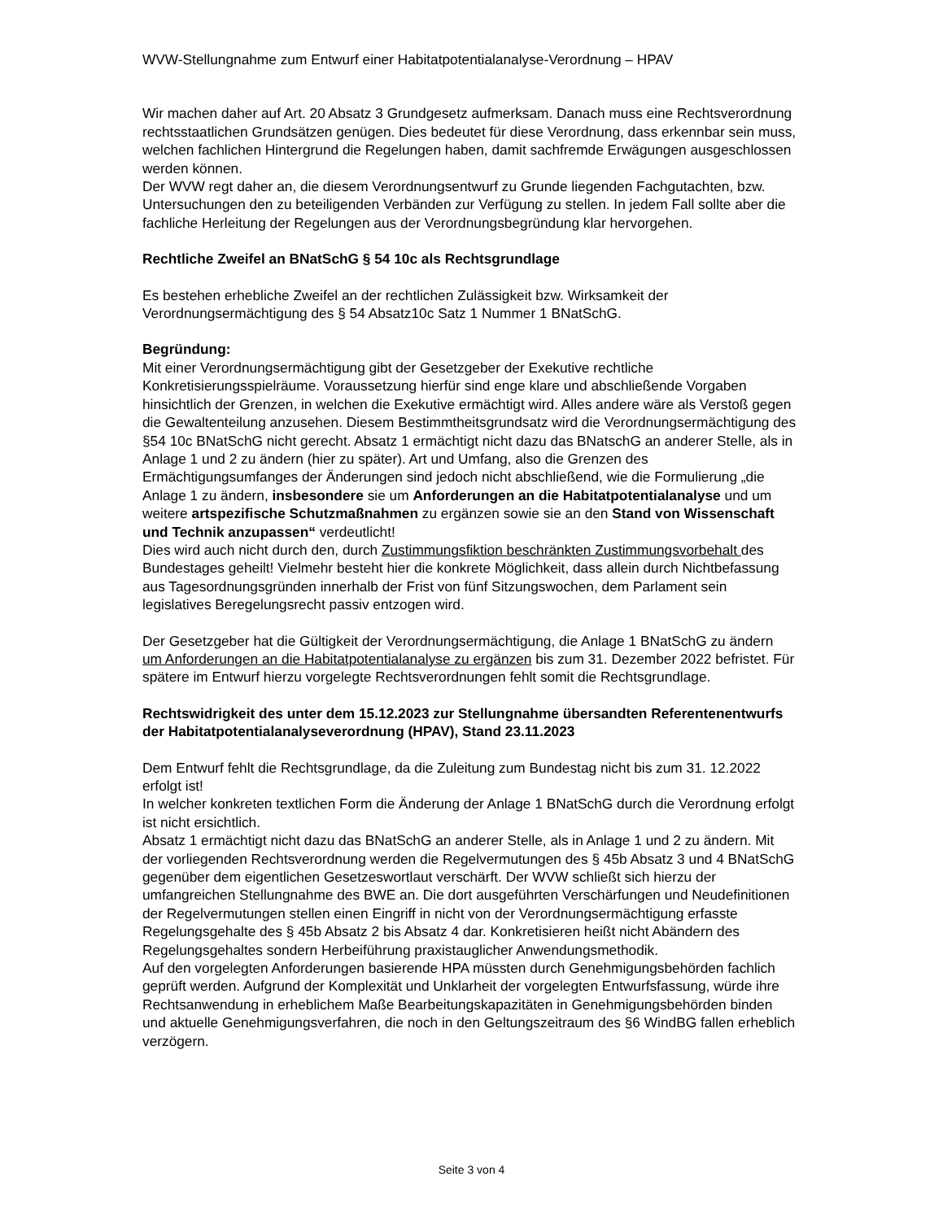WVW-Stellungnahme zum Entwurf einer Habitatpotentialanalyse-Verordnung – HPAV
Wir machen daher auf Art. 20 Absatz 3 Grundgesetz aufmerksam. Danach muss eine Rechtsverordnung rechtsstaatlichen Grundsätzen genügen. Dies bedeutet für diese Verordnung, dass erkennbar sein muss, welchen fachlichen Hintergrund die Regelungen haben, damit sachfremde Erwägungen ausgeschlossen werden können.
Der WVW regt daher an, die diesem Verordnungsentwurf zu Grunde liegenden Fachgutachten, bzw. Untersuchungen den zu beteiligenden Verbänden zur Verfügung zu stellen. In jedem Fall sollte aber die fachliche Herleitung der Regelungen aus der Verordnungsbegründung klar hervorgehen.
Rechtliche Zweifel an BNatSchG § 54 10c als Rechtsgrundlage
Es bestehen erhebliche Zweifel an der rechtlichen Zulässigkeit bzw. Wirksamkeit der Verordnungsermächtigung des § 54 Absatz10c Satz 1 Nummer 1 BNatSchG.
Begründung:
Mit einer Verordnungsermächtigung gibt der Gesetzgeber der Exekutive rechtliche Konkretisierungsspielräume. Voraussetzung hierfür sind enge klare und abschließende Vorgaben hinsichtlich der Grenzen, in welchen die Exekutive ermächtigt wird. Alles andere wäre als Verstoß gegen die Gewaltenteilung anzusehen. Diesem Bestimmtheitsgrundsatz wird die Verordnungsermächtigung des §54 10c BNatSchG nicht gerecht. Absatz 1 ermächtigt nicht dazu das BNatschG an anderer Stelle, als in Anlage 1 und 2 zu ändern (hier zu später). Art und Umfang, also die Grenzen des Ermächtigungsumfanges der Änderungen sind jedoch nicht abschließend, wie die Formulierung „die Anlage 1 zu ändern, insbesondere sie um Anforderungen an die Habitatpotentialanalyse und um weitere artspezifische Schutzmaßnahmen zu ergänzen sowie sie an den Stand von Wissenschaft und Technik anzupassen“ verdeutlicht!
Dies wird auch nicht durch den, durch Zustimmungsfiktion beschränkten Zustimmungsvorbehalt des Bundestages geheilt! Vielmehr besteht hier die konkrete Möglichkeit, dass allein durch Nichtbefassung aus Tagesordnungsgründen innerhalb der Frist von fünf Sitzungswochen, dem Parlament sein legislatives Beregelungsrecht passiv entzogen wird.
Der Gesetzgeber hat die Gültigkeit der Verordnungsermächtigung, die Anlage 1 BNatSchG zu ändern um Anforderungen an die Habitatpotentialanalyse zu ergänzen bis zum 31. Dezember 2022 befristet. Für spätere im Entwurf hierzu vorgelegte Rechtsverordnungen fehlt somit die Rechtsgrundlage.
Rechtswidrigkeit des unter dem 15.12.2023 zur Stellungnahme übersandten Referentenentwurfs der Habitatpotentialanalyseverordnung (HPAV), Stand 23.11.2023
Dem Entwurf fehlt die Rechtsgrundlage, da die Zuleitung zum Bundestag nicht bis zum 31. 12.2022 erfolgt ist!
In welcher konkreten textlichen Form die Änderung der Anlage 1 BNatSchG durch die Verordnung erfolgt ist nicht ersichtlich.
Absatz 1 ermächtigt nicht dazu das BNatSchG an anderer Stelle, als in Anlage 1 und 2 zu ändern. Mit der vorliegenden Rechtsverordnung werden die Regelvermutungen des § 45b Absatz 3 und 4 BNatSchG gegenüber dem eigentlichen Gesetzeswortlaut verschärft. Der WVW schließt sich hierzu der umfangreichen Stellungnahme des BWE an. Die dort ausgeführten Verschärfungen und Neudefinitionen der Regelvermutungen stellen einen Eingriff in nicht von der Verordnungsermächtigung erfasste Regelungsgehalte des § 45b Absatz 2 bis Absatz 4 dar. Konkretisieren heißt nicht Abändern des Regelungsgehaltes sondern Herbeiführung praxistauglicher Anwendungsmethodik.
Auf den vorgelegten Anforderungen basierende HPA müssten durch Genehmigungsbehörden fachlich geprüft werden. Aufgrund der Komplexität und Unklarheit der vorgelegten Entwurfsfassung, würde ihre Rechtsanwendung in erheblichem Maße Bearbeitungskapazitäten in Genehmigungsbehörden binden und aktuelle Genehmigungsverfahren, die noch in den Geltungszeitraum des §6 WindBG fallen erheblich verzögern.
Seite 3 von 4